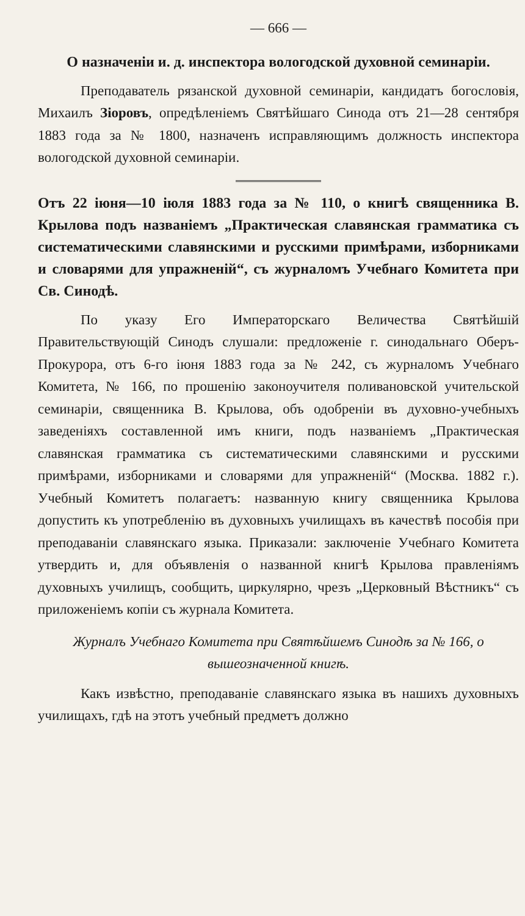— 666 —
О назначеніи и. д. инспектора вологодской духовной семинаріи.
Преподаватель рязанской духовной семинаріи, кандидатъ богословія, Михаилъ Зіоровъ, опредѣленіемъ Святѣйшаго Синода отъ 21—28 сентября 1883 года за № 1800, назначенъ исправляющимъ должность инспектора вологодской духовной семинаріи.
Отъ 22 іюня—10 іюля 1883 года за № 110, о книгѣ священника В. Крылова подъ названіемъ „Практическая славянская грамматика съ систематическими славянскими и русскими примѣрами, изборниками и словарями для упражненій“, съ журналомъ Учебнаго Комитета при Св. Синодѣ.
По указу Его Императорскаго Величества Святѣйшій Правительствующій Синодъ слушали: предложеніе г. синодальнаго Оберъ-Прокурора, отъ 6-го іюня 1883 года за № 242, съ журналомъ Учебнаго Комитета, № 166, по прошенію законоучителя поливановской учительской семинаріи, священника В. Крылова, объ одобреніи въ духовно-учебныхъ заведеніяхъ составленной имъ книги, подъ названіемъ „Практическая славянская грамматика съ систематическими славянскими и русскими примѣрами, изборниками и словарями для упражненій“ (Москва. 1882 г.). Учебный Комитетъ полагаетъ: названную книгу священника Крылова допустить къ употребленію въ духовныхъ училищахъ въ качествѣ пособія при преподаваніи славянскаго языка. Приказали: заключеніе Учебнаго Комитета утвердить и, для объявленія о названной книгѣ Крылова правленіямъ духовныхъ училищъ, сообщить, циркулярно, чрезъ „Церковный Вѣстникъ“ съ приложеніемъ копіи съ журнала Комитета.
Журналъ Учебнаго Комитета при Святѣйшемъ Синодѣ за № 166, о вышеозначенной книгѣ.
Какъ извѣстно, преподаваніе славянскаго языка въ нашихъ духовныхъ училищахъ, гдѣ на этотъ учебный предметъ должно